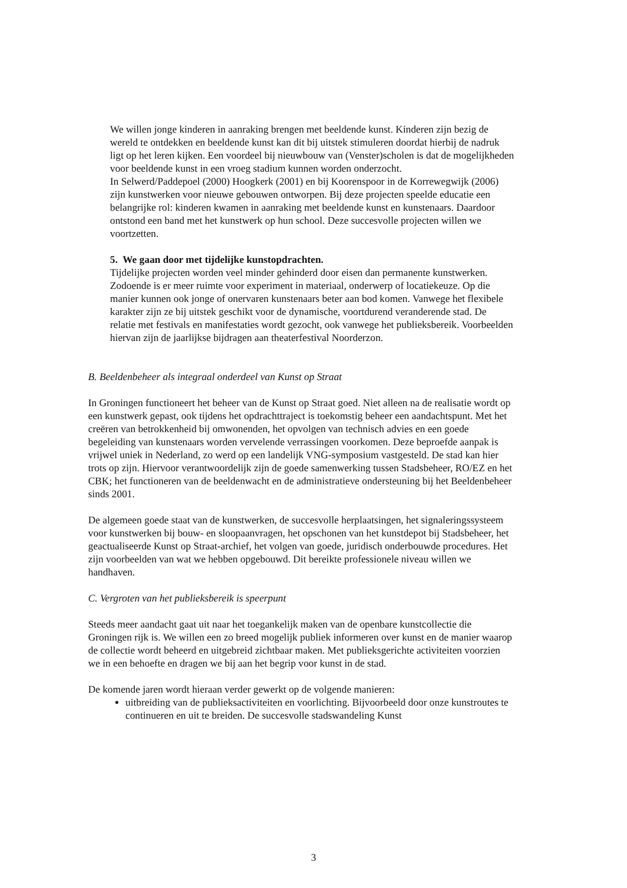We willen jonge kinderen in aanraking brengen met beeldende kunst. Kinderen zijn bezig de wereld te ontdekken en beeldende kunst kan dit bij uitstek stimuleren doordat hierbij de nadruk ligt op het leren kijken. Een voordeel bij nieuwbouw van (Venster)scholen is dat de mogelijkheden voor beeldende kunst in een vroeg stadium kunnen worden onderzocht.
In Selwerd/Paddepoel (2000) Hoogkerk (2001) en bij Koorenspoor in de Korrewegwijk (2006) zijn kunstwerken voor nieuwe gebouwen ontworpen. Bij deze projecten speelde educatie een belangrijke rol: kinderen kwamen in aanraking met beeldende kunst en kunstenaars. Daardoor ontstond een band met het kunstwerk op hun school. Deze succesvolle projecten willen we voortzetten.
5. We gaan door met tijdelijke kunstopdrachten.
Tijdelijke projecten worden veel minder gehinderd door eisen dan permanente kunstwerken. Zodoende is er meer ruimte voor experiment in materiaal, onderwerp of locatiekeuze. Op die manier kunnen ook jonge of onervaren kunstenaars beter aan bod komen. Vanwege het flexibele karakter zijn ze bij uitstek geschikt voor de dynamische, voortdurend veranderende stad. De relatie met festivals en manifestaties wordt gezocht, ook vanwege het publieksbereik. Voorbeelden hiervan zijn de jaarlijkse bijdragen aan theaterfestival Noorderzon.
B. Beeldenbeheer als integraal onderdeel van Kunst op Straat
In Groningen functioneert het beheer van de Kunst op Straat goed. Niet alleen na de realisatie wordt op een kunstwerk gepast, ook tijdens het opdrachttraject is toekomstig beheer een aandachtspunt. Met het creëren van betrokkenheid bij omwonenden, het opvolgen van technisch advies en een goede begeleiding van kunstenaars worden vervelende verrassingen voorkomen. Deze beproefde aanpak is vrijwel uniek in Nederland, zo werd op een landelijk VNG-symposium vastgesteld. De stad kan hier trots op zijn. Hiervoor verantwoordelijk zijn de goede samenwerking tussen Stadsbeheer, RO/EZ en het CBK; het functioneren van de beeldenwacht en de administratieve ondersteuning bij het Beeldenbeheer sinds 2001.
De algemeen goede staat van de kunstwerken, de succesvolle herplaatsingen, het signaleringssysteem voor kunstwerken bij bouw- en sloopaanvragen, het opschonen van het kunstdepot bij Stadsbeheer, het geactualiseerde Kunst op Straat-archief, het volgen van goede, juridisch onderbouwde procedures. Het zijn voorbeelden van wat we hebben opgebouwd. Dit bereikte professionele niveau willen we handhaven.
C. Vergroten van het publieksbereik is speerpunt
Steeds meer aandacht gaat uit naar het toegankelijk maken van de openbare kunstcollectie die Groningen rijk is. We willen een zo breed mogelijk publiek informeren over kunst en de manier waarop de collectie wordt beheerd en uitgebreid zichtbaar maken. Met publieksgerichte activiteiten voorzien we in een behoefte en dragen we bij aan het begrip voor kunst in de stad.
De komende jaren wordt hieraan verder gewerkt op de volgende manieren:
uitbreiding van de publieksactiviteiten en voorlichting. Bijvoorbeeld door onze kunstroutes te continueren en uit te breiden. De succesvolle stadswandeling Kunst
3